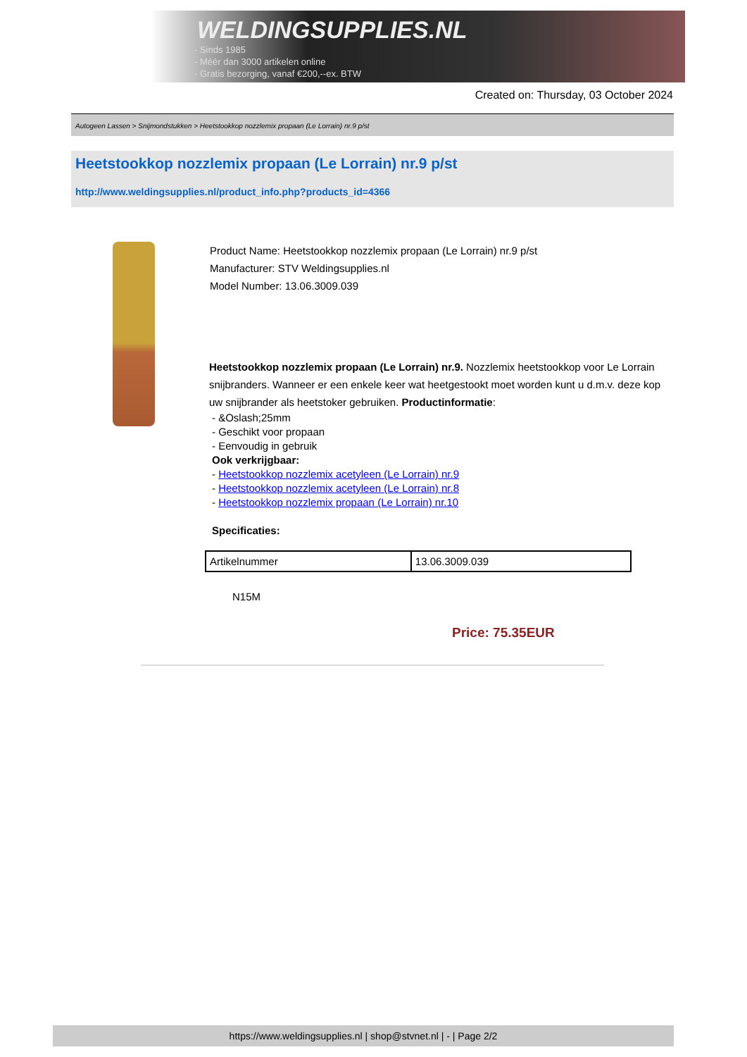WELDINGSUPPLIES.NL
- Sinds 1985
- Méér dan 3000 artikelen online
- Gratis bezorging, vanaf €200,--ex. BTW
Created on: Thursday, 03 October 2024
Autogeen Lassen > Snijmondstukken > Heetstookkop nozzlemix propaan (Le Lorrain) nr.9 p/st
Heetstookkop nozzlemix propaan (Le Lorrain) nr.9 p/st
http://www.weldingsupplies.nl/product_info.php?products_id=4366
Product Name: Heetstookkop nozzlemix propaan (Le Lorrain) nr.9 p/st
Manufacturer: STV Weldingsupplies.nl
Model Number: 13.06.3009.039
Heetstookkop nozzlemix propaan (Le Lorrain) nr.9. Nozzlemix heetstookkop voor Le Lorrain snijbranders. Wanneer er een enkele keer wat heetgestookt moet worden kunt u d.m.v. deze kop uw snijbrander als heetstoker gebruiken. Productinformatie:
- &Oslash;25mm
- Geschikt voor propaan
- Eenvoudig in gebruik
Ook verkrijgbaar:
- Heetstookkop nozzlemix acetyleen (Le Lorrain) nr.9
- Heetstookkop nozzlemix acetyleen (Le Lorrain) nr.8
- Heetstookkop nozzlemix propaan (Le Lorrain) nr.10
Specificaties:
| Artikelnummer | 13.06.3009.039 |
N15M
Price: 75.35EUR
https://www.weldingsupplies.nl | shop@stvnet.nl | - | Page 2/2